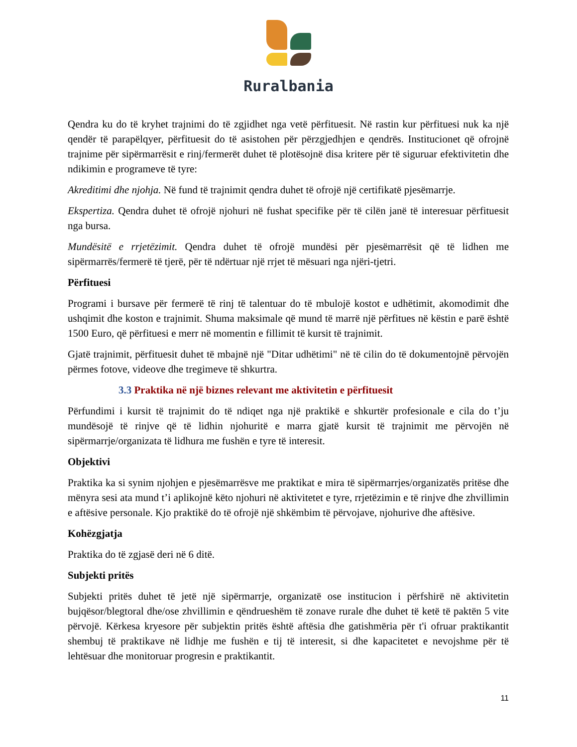Ruralbania
Qendra ku do të kryhet trajnimi do të zgjidhet nga vetë përfituesit. Në rastin kur përfituesi nuk ka një qendër të parapëlqyer, përfituesit do të asistohen për përzgjedhjen e qendrës. Institucionet që ofrojnë trajnime për sipërmarrësit e rinj/fermerët duhet të plotësojnë disa kritere për të siguruar efektivitetin dhe ndikimin e programeve të tyre:
Akreditimi dhe njohja. Në fund të trajnimit qendra duhet të ofrojë një certifikatë pjesëmarrje.
Ekspertiza. Qendra duhet të ofrojë njohuri në fushat specifike për të cilën janë të interesuar përfituesit nga bursa.
Mundësitë e rrjetëzimit. Qendra duhet të ofrojë mundësi për pjesëmarrësit që të lidhen me sipërmarrës/fermerë të tjerë, për të ndërtuar një rrjet të mësuari nga njëri-tjetri.
Përfituesi
Programi i bursave për fermerë të rinj të talentuar do të mbulojë kostot e udhëtimit, akomodimit dhe ushqimit dhe koston e trajnimit. Shuma maksimale që mund të marrë një përfitues në këstin e parë është 1500 Euro, që përfituesi e merr në momentin e fillimit të kursit të trajnimit.
Gjatë trajnimit, përfituesit duhet të mbajnë një "Ditar udhëtimi" në të cilin do të dokumentojnë përvojën përmes fotove, videove dhe tregimeve të shkurtra.
3.3 Praktika në një biznes relevant me aktivitetin e përfituesit
Përfundimi i kursit të trajnimit do të ndiqet nga një praktikë e shkurtër profesionale e cila do t’ju mundësojë të rinjve që të lidhin njohuritë e marra gjatë kursit të trajnimit me përvojën në sipërmarrje/organizata të lidhura me fushën e tyre të interesit.
Objektivi
Praktika ka si synim njohjen e pjesëmarrësve me praktikat e mira të sipërmarrjes/organizatës pritëse dhe mënyra sesi ata mund t’i aplikojnë këto njohuri në aktivitetet e tyre, rrjetëzimin e të rinjve dhe zhvillimin e aftësive personale. Kjo praktikë do të ofrojë një shkëmbim të përvojave, njohurive dhe aftësive.
Kohëzgjatja
Praktika do të zgjasë deri në 6 ditë.
Subjekti pritës
Subjekti pritës duhet të jetë një sipërmarrje, organizatë ose institucion i përfshirë në aktivitetin bujqësor/blegtoral dhe/ose zhvillimin e qëndrueshëm të zonave rurale dhe duhet të ketë të paktën 5 vite përvojë. Kërkesa kryesore për subjektin pritës është aftësia dhe gatishmëria për t'i ofruar praktikantit shembuj të praktikave në lidhje me fushën e tij të interesit, si dhe kapacitetet e nevojshme për të lehtësuar dhe monitoruar progresin e praktikantit.
11